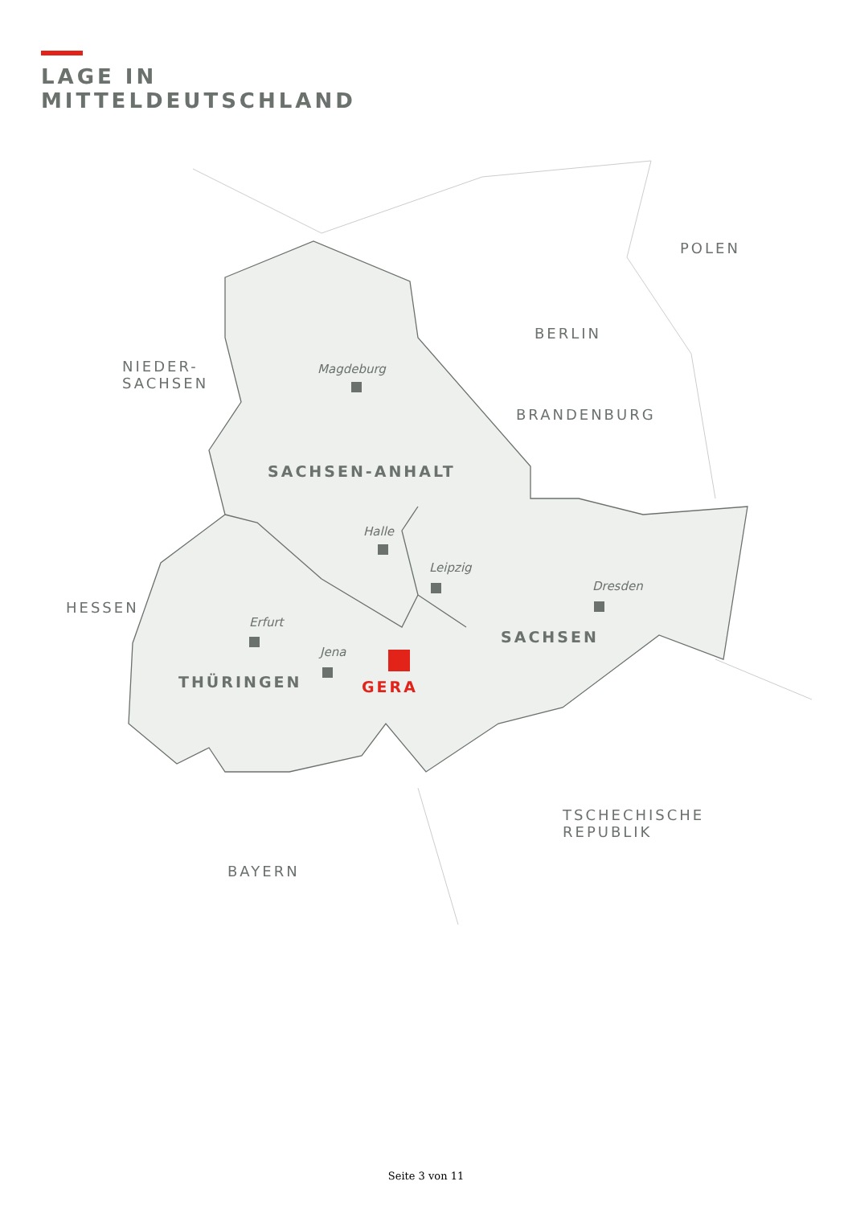LAGE IN
MITTELDEUTSCHLAND
POLEN
BERLIN
NIEDER-
SACHSEN
Magdeburg
BRANDENBURG
SACHSEN-ANHALT
Halle
Leipzig
Dresden
HESSEN
Erfurt
SACHSEN
Jena
THÜRINGEN GERA
TSCHECHISCHE
REPUBLIK
BAYERN
Seite 3 von 11